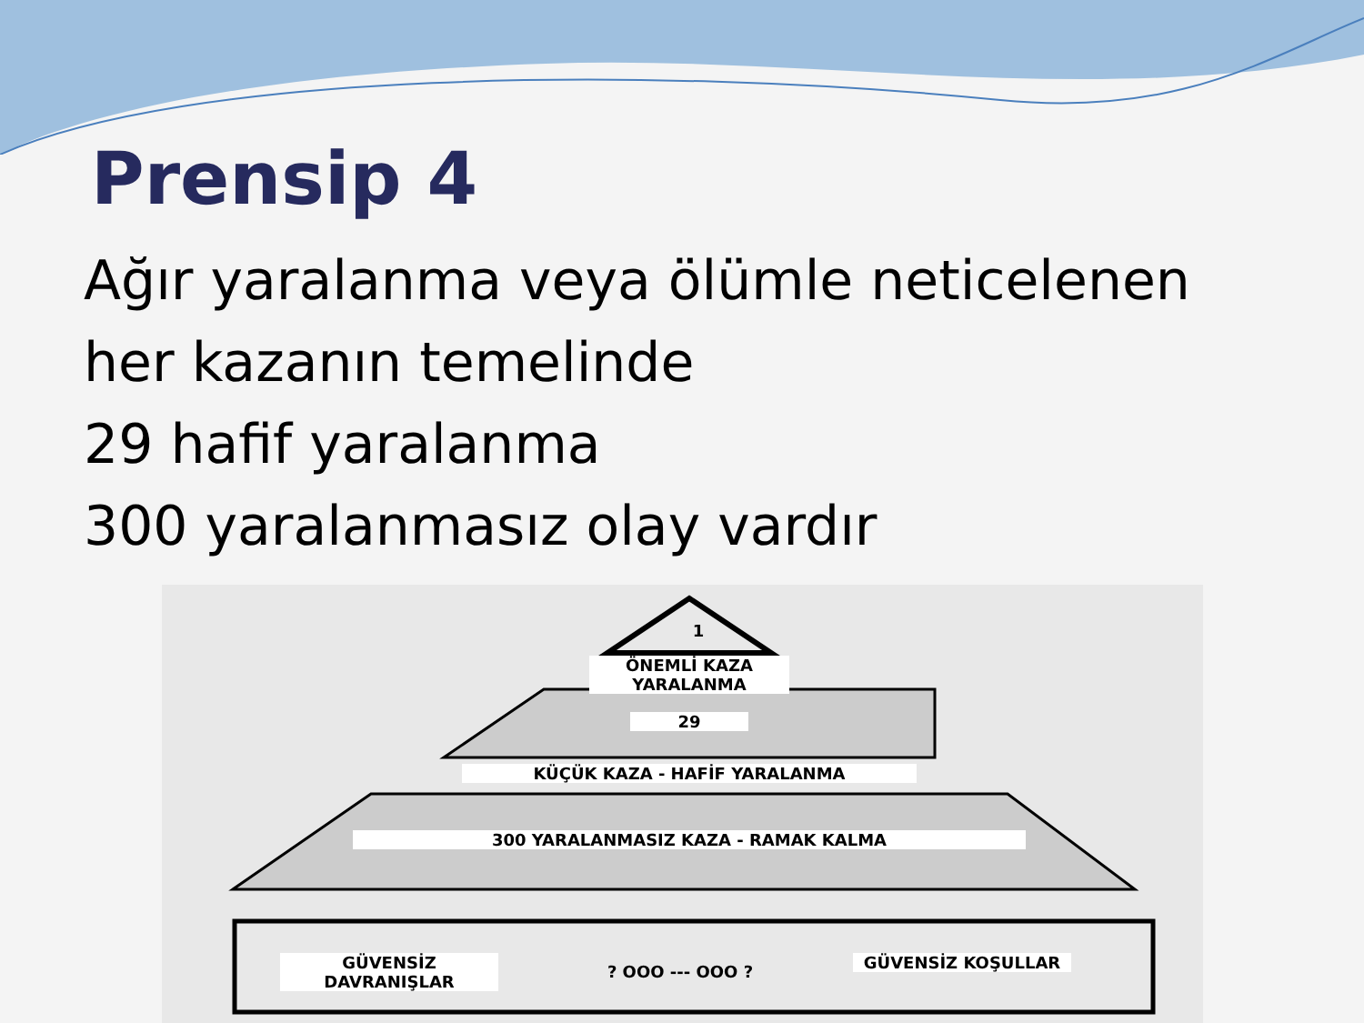Prensip 4
Ağır yaralanma veya ölümle neticelenen
her kazanın temelinde
29 hafif yaralanma
300 yaralanmasız olay vardır
1
ÖNEMLİ KAZA YARALANMA
29
KÜÇÜK KAZA - HAFİF YARALANMA
300 YARALANMASIZ KAZA - RAMAK KALMA
GÜVENSİZ DAVRANIŞLAR ? OOO --- OOO ? GÜVENSİZ KOŞULLAR